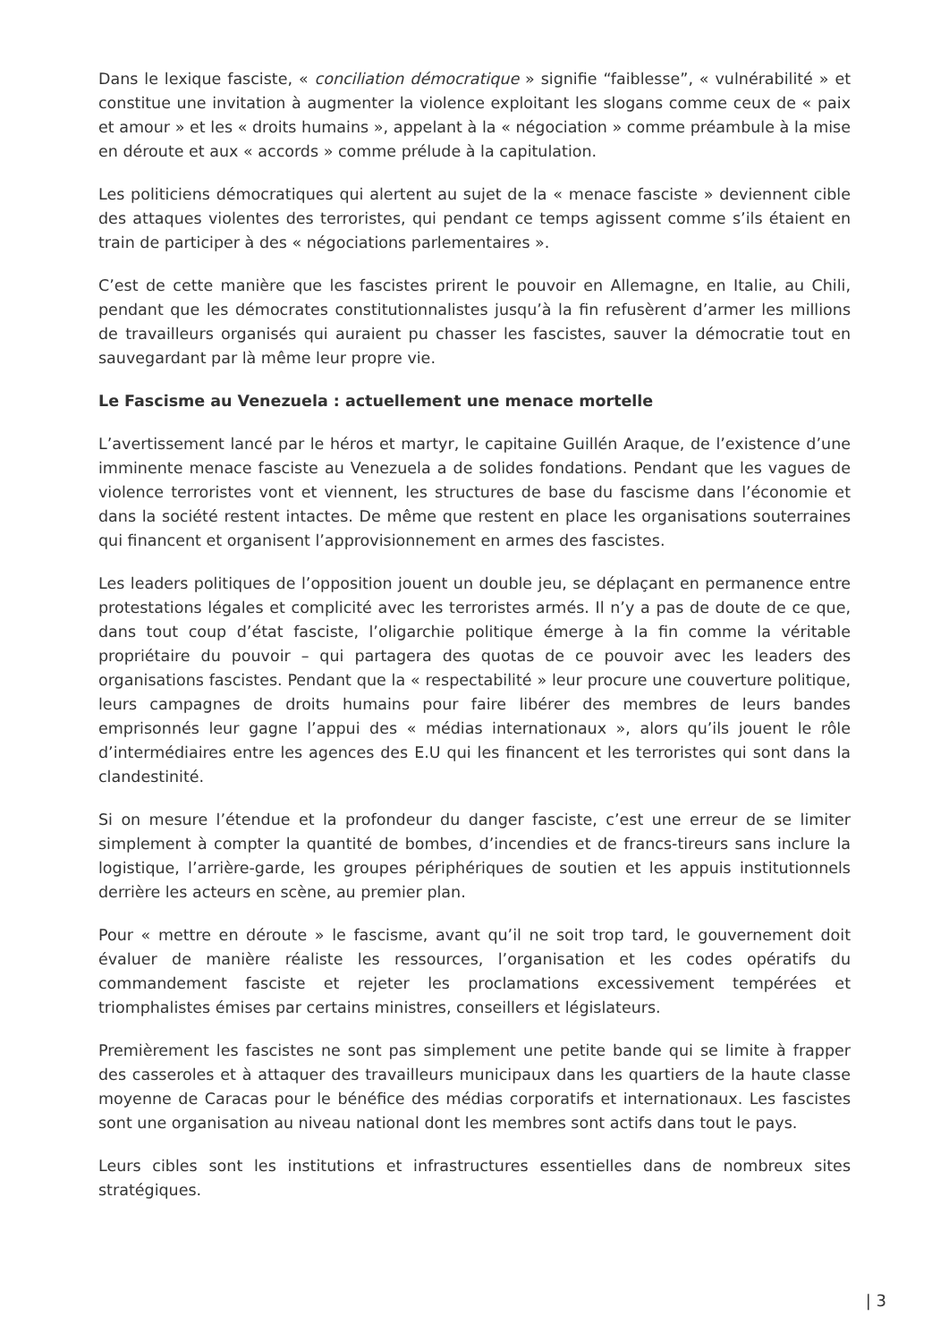Dans le lexique fasciste, « conciliation démocratique » signifie “faiblesse”, « vulnérabilité » et constitue une invitation à augmenter la violence exploitant les slogans comme ceux de « paix et amour » et les « droits humains », appelant à la « négociation » comme préambule à la mise en déroute et aux « accords » comme prélude à la capitulation.
Les politiciens démocratiques qui alertent au sujet de la « menace fasciste » deviennent cible des attaques violentes des terroristes, qui pendant ce temps agissent comme s’ils étaient en train de participer à des « négociations parlementaires ».
C’est de cette manière que les fascistes prirent le pouvoir en Allemagne, en Italie, au Chili, pendant que les démocrates constitutionnalistes jusqu’à la fin refusèrent d’armer les millions de travailleurs organisés qui auraient pu chasser les fascistes, sauver la démocratie tout en sauvegardant par là même leur propre vie.
Le Fascisme au Venezuela : actuellement une menace mortelle
L’avertissement lancé par le héros et martyr, le capitaine Guillén Araque, de l’existence d’une imminente menace fasciste au Venezuela a de solides fondations. Pendant que les vagues de violence terroristes vont et viennent, les structures de base du fascisme dans l’économie et dans la société restent intactes. De même que restent en place les organisations souterraines qui financent et organisent l’approvisionnement en armes des fascistes.
Les leaders politiques de l’opposition jouent un double jeu, se déplaçant en permanence entre protestations légales et complicité avec les terroristes armés. Il n’y a pas de doute de ce que, dans tout coup d’état fasciste, l’oligarchie politique émerge à la fin comme la véritable propriétaire du pouvoir – qui partagera des quotas de ce pouvoir avec les leaders des organisations fascistes. Pendant que la « respectabilité » leur procure une couverture politique, leurs campagnes de droits humains pour faire libérer des membres de leurs bandes emprisonnés leur gagne l’appui des « médias internationaux », alors qu’ils jouent le rôle d’intermédiaires entre les agences des E.U qui les financent et les terroristes qui sont dans la clandestinité.
Si on mesure l’étendue et la profondeur du danger fasciste, c’est une erreur de se limiter simplement à compter la quantité de bombes, d’incendies et de francs-tireurs sans inclure la logistique, l’arrière-garde, les groupes périphériques de soutien et les appuis institutionnels derrière les acteurs en scène, au premier plan.
Pour « mettre en déroute » le fascisme, avant qu’il ne soit trop tard, le gouvernement doit évaluer de manière réaliste les ressources, l’organisation et les codes opératifs du commandement fasciste et rejeter les proclamations excessivement tempérées et triomphalistes émises par certains ministres, conseillers et législateurs.
Premièrement les fascistes ne sont pas simplement une petite bande qui se limite à frapper des casseroles et à attaquer des travailleurs municipaux dans les quartiers de la haute classe moyenne de Caracas pour le bénéfice des médias corporatifs et internationaux. Les fascistes sont une organisation au niveau national dont les membres sont actifs dans tout le pays.
Leurs cibles sont les institutions et infrastructures essentielles dans de nombreux sites stratégiques.
| 3